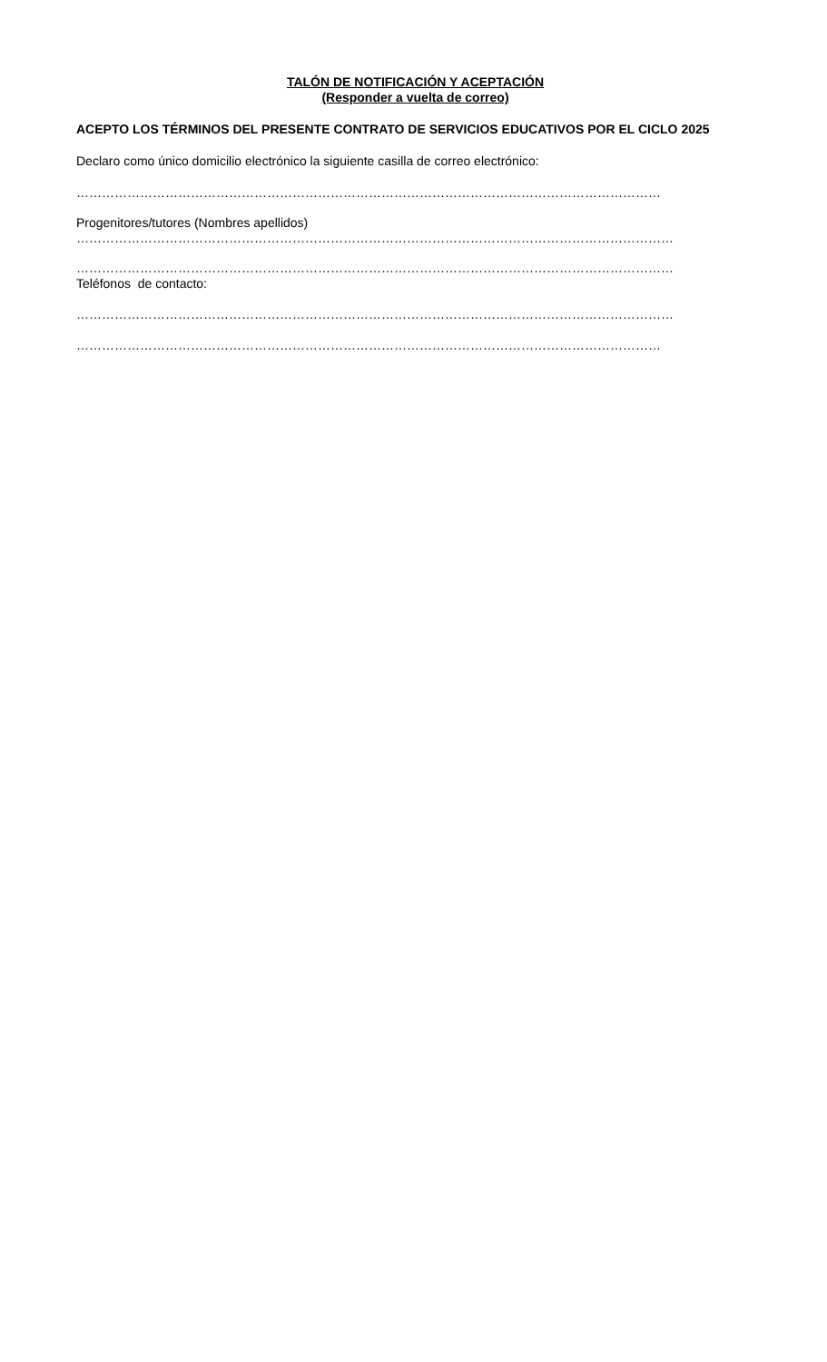TALÓN DE NOTIFICACIÓN Y ACEPTACIÓN
(Responder a vuelta de correo)
ACEPTO LOS TÉRMINOS DEL PRESENTE CONTRATO DE SERVICIOS EDUCATIVOS POR EL CICLO 2025
Declaro como único domicilio electrónico la siguiente casilla de correo electrónico:
…………………………………………………………………………………………………………………………
Progenitores/tutores (Nombres apellidos)
……………………………………………………………………………………………………………………………
……………………………………………………………………………………………………………………………
Teléfonos de contacto:
……………………………………………………………………………………………………………………………
…………………………………………………………………………………………………………………………